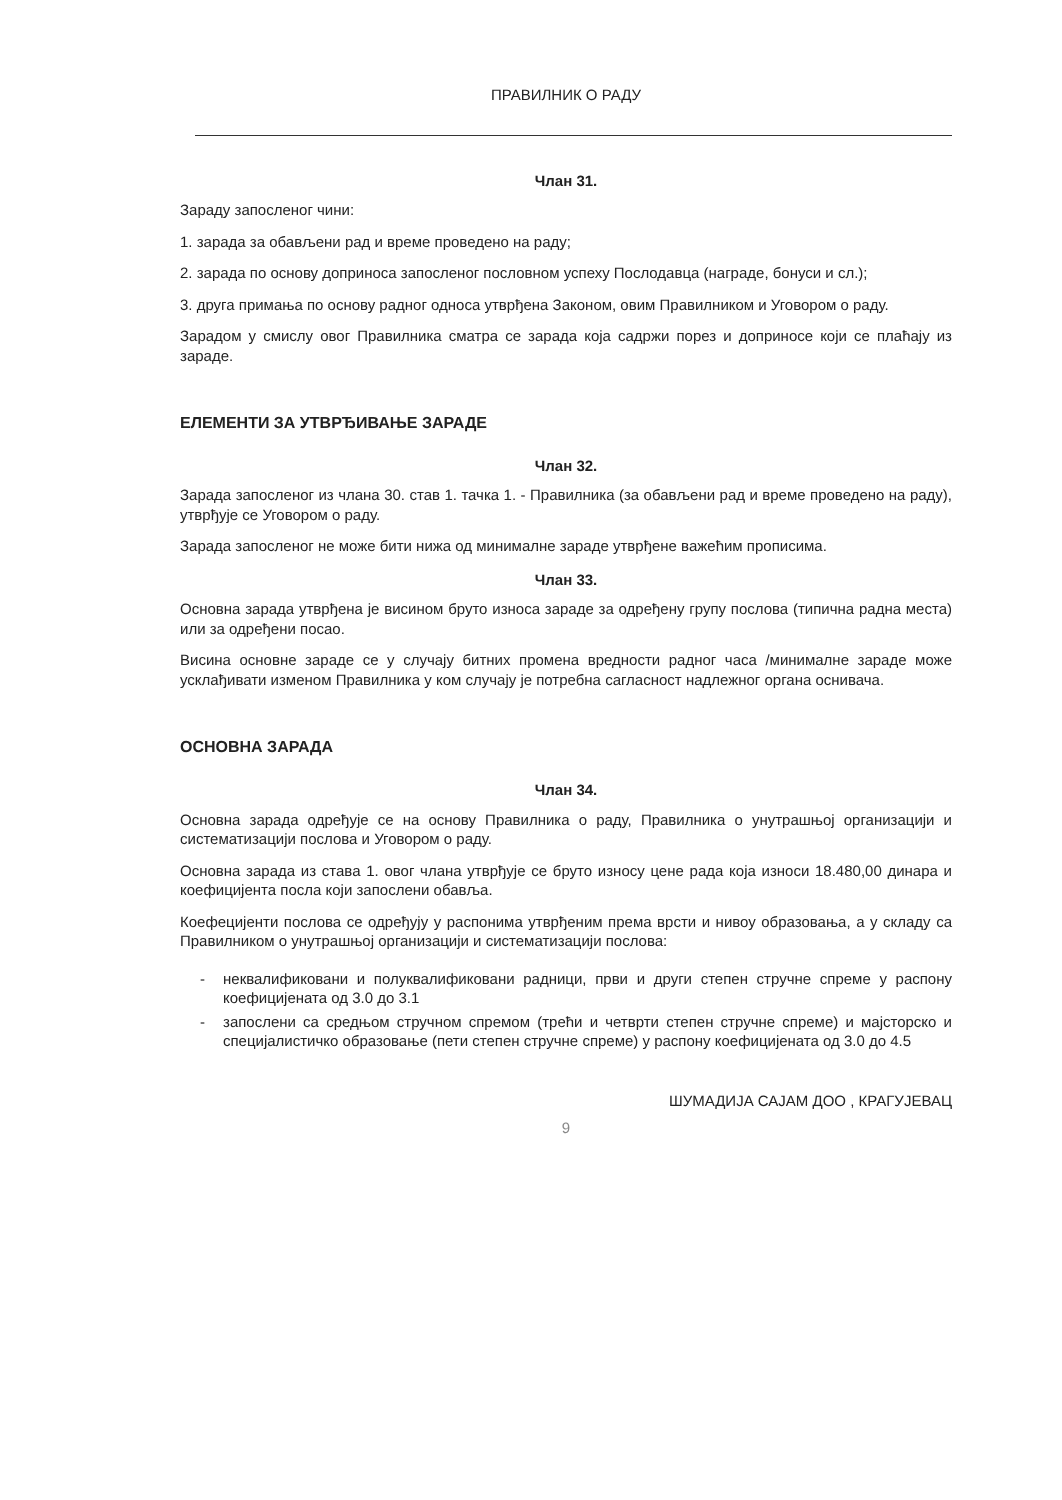ПРАВИЛНИК О РАДУ
Члан 31.
Зараду запосленог чини:
1. зарада за обављени рад и време проведено на раду;
2. зарада по основу доприноса запосленог пословном успеху Послодавца (награде, бонуси и сл.);
3. друга примања по основу радног односа утврђена Законом, овим Правилником и Уговором о раду.
Зарадом у смислу овог Правилника сматра се зарада која садржи порез и доприносе који се плаћају из зараде.
ЕЛЕМЕНТИ ЗА УТВРЂИВАЊЕ ЗАРАДЕ
Члан 32.
Зарада запосленог из члана 30. став 1. тачка 1. - Правилника (за обављени рад и време проведено на раду), утврђује се Уговором о раду.
Зарада запосленог не може бити нижа од минималне зараде утврђене важећим прописима.
Члан 33.
Основна зарада утврђена је висином бруто износа зараде за одређену групу послова (типична радна места) или за одређени посао.
Висина основне зараде се у случају битних промена вредности радног часа /минималне зараде може усклађивати изменом Правилника у ком случају је потребна сагласност надлежног органа оснивача.
ОСНОВНА ЗАРАДА
Члан 34.
Основна зарада одређује се на основу Правилника о раду, Правилника о унутрашњој организацији и систематизацији послова и Уговором о раду.
Основна зарада из става 1. овог члана утврђује се бруто износу цене рада која износи 18.480,00 динара и коефицијента посла који запослени обавља.
Коефецијенти послова се одређују у распонима утврђеним према врсти и нивоу образовања, а у складу са Правилником о унутрашњој организацији и систематизацији послова:
- неквалификовани и полуквалификовани радници, први и други степен стручне спреме у распону коефицијената од 3.0 до 3.1
- запослени са средњом стручном спремом (трећи и четврти степен стручне спреме) и мајсторско и специјалистичко образовање (пети степен стручне спреме) у распону коефицијената од 3.0 до 4.5
ШУМАДИЈА САЈАМ ДОО , КРАГУЈЕВАЦ
9